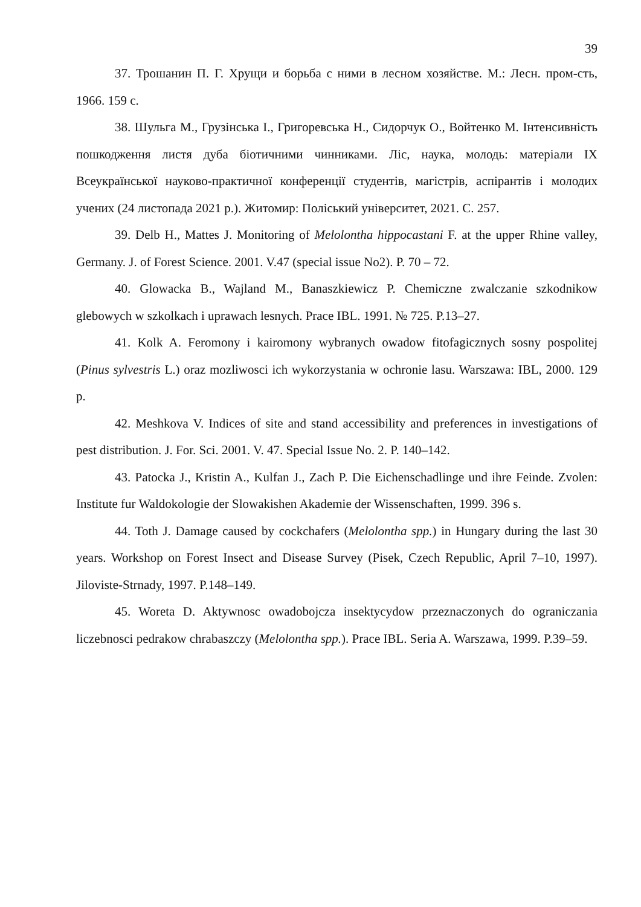39
37. Трошанин П. Г. Хрущи и борьба с ними в лесном хозяйстве. М.: Лесн. пром-сть, 1966. 159 с.
38. Шульга М., Грузінська І., Григоревська Н., Сидорчук О., Войтенко М. Інтенсивність пошкодження листя дуба біотичними чинниками. Ліс, наука, молодь: матеріали IX Всеукраїнської науково-практичної конференції студентів, магістрів, аспірантів і молодих учених (24 листопада 2021 р.). Житомир: Поліський університет, 2021. С. 257.
39. Delb H., Mattes J. Monitoring of Melolontha hippocastani F. at the upper Rhine valley, Germany. J. of Forest Science. 2001. V.47 (special issue No2). P. 70 – 72.
40. Glowacka B., Wajland M., Banaszkiewicz P. Chemiczne zwalczanie szkodnikow glebowych w szkolkach i uprawach lesnych. Prace IBL. 1991. № 725. P.13–27.
41. Kolk A. Feromony i kairomony wybranych owadow fitofagicznych sosny pospolitej (Pinus sylvestris L.) oraz mozliwosci ich wykorzystania w ochronie lasu. Warszawa: IBL, 2000. 129 p.
42. Meshkova V. Indices of site and stand accessibility and preferences in investigations of pest distribution. J. For. Sci. 2001. V. 47. Special Issue No. 2. P. 140–142.
43. Patocka J., Kristin A., Kulfan J., Zach P. Die Eichenschadlinge und ihre Feinde. Zvolen: Institute fur Waldokologie der Slowakishen Akademie der Wissenschaften, 1999. 396 s.
44. Toth J. Damage caused by cockchafers (Melolontha spp.) in Hungary during the last 30 years. Workshop on Forest Insect and Disease Survey (Pisek, Czech Republic, April 7–10, 1997). Jiloviste-Strnady, 1997. P.148–149.
45. Woreta D. Aktywnosc owadobojcza insektycydow przeznaczonych do ograniczania liczebnosci pedrakow chrabaszczy (Melolontha spp.). Prace IBL. Seria A. Warszawa, 1999. P.39–59.